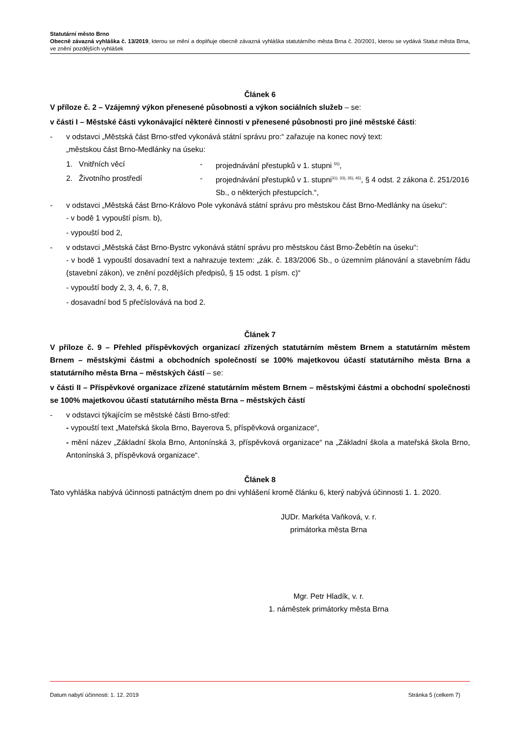Statutární město Brno
Obecně závazná vyhláška č. 13/2019, kterou se mění a doplňuje obecně závazná vyhláška statutárního města Brna č. 20/2001, kterou se vydává Statut města Brna, ve znění pozdějších vyhlášek
Článek 6
V příloze č. 2 – Vzájemný výkon přenesené působnosti a výkon sociálních služeb – se:
v části I – Městské části vykonávající některé činnosti v přenesené působnosti pro jiné městské části:
- v odstavci „Městská část Brno-střed vykonává státní správu pro:“ zařazuje na konec nový text:
„městskou část Brno-Medlánky na úseku:
1. Vnitřních věcí - projednávání přestupků v 1. stupni <sup>55)</sup>,
2. Životního prostředí - projednávání přestupků v 1. stupni<sup>31), 33), 35), 45)</sup>, § 4 odst. 2 zákona č. 251/2016 Sb., o některých přestupcích.“,
- v odstavci „Městská část Brno-Královo Pole vykonává státní správu pro městskou část Brno-Medlánky na úseku“:
- v bodě 1 vypouští písm. b),
- vypouští bod 2,
- v odstavci „Městská část Brno-Bystrc vykonává státní správu pro městskou část Brno-Žebětín na úseku“:
- v bodě 1 vypouští dosavadní text a nahrazuje textem: „zák. č. 183/2006 Sb., o územním plánování a stavebním řádu (stavební zákon), ve znění pozdějších předpisů, § 15 odst. 1 písm. c)“
- vypouští body 2, 3, 4, 6, 7, 8,
- dosavadní bod 5 přečíslovává na bod 2.
Článek 7
V příloze č. 9 – Přehled příspěvkových organizací zřízených statutárním městem Brnem a statutárním městem Brnem – městskými částmi a obchodních společností se 100% majetkovou účastí statutárního města Brna a statutárního města Brna – městských částí – se:
v části II – Příspěvkové organizace zřízené statutárním městem Brnem – městskými částmi a obchodní společnosti se 100% majetkovou účastí statutárního města Brna – městských částí
- v odstavci týkajícím se městské části Brno-střed:
- vypouští text „Mateřská škola Brno, Bayerova 5, příspěvková organizace“,
- mění název „Základní škola Brno, Antonínská 3, příspěvková organizace“ na „Základní škola a mateřská škola Brno, Antonínská 3, příspěvková organizace“.
Článek 8
Tato vyhláška nabývá účinnosti patnáctým dnem po dni vyhlášení kromě článku 6, který nabývá účinnosti 1. 1. 2020.
JUDr. Markéta Vaňková, v. r.
primátorka města Brna
Mgr. Petr Hladík, v. r.
1. náměstek primátorky města Brna
Datum nabytí účinnosti: 1. 12. 2019 Stránka 5 (celkem 7)